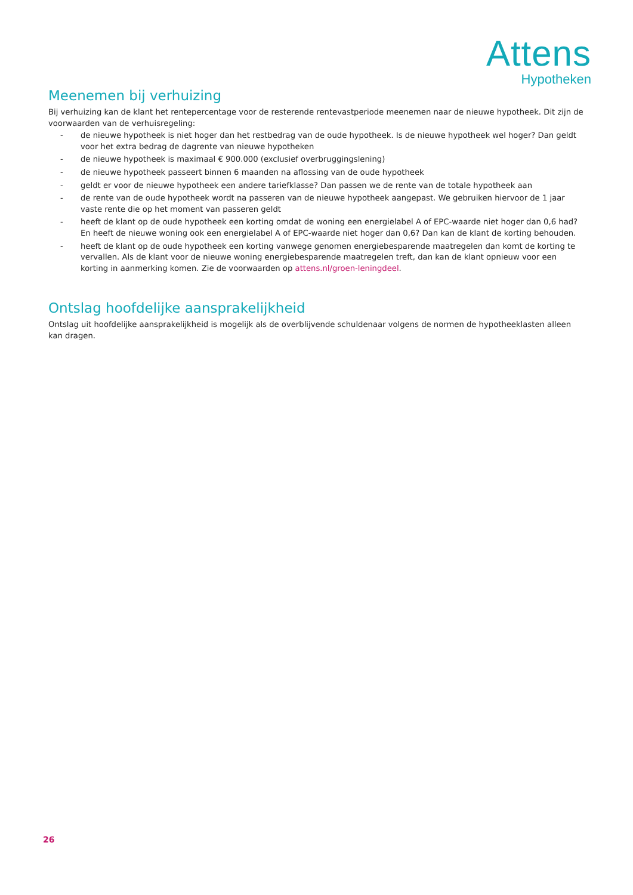Attens
Hypotheken
Meenemen bij verhuizing
Bij verhuizing kan de klant het rentepercentage voor de resterende rentevastperiode meenemen naar de nieuwe hypotheek. Dit zijn de voorwaarden van de verhuisregeling:
- de nieuwe hypotheek is niet hoger dan het restbedrag van de oude hypotheek. Is de nieuwe hypotheek wel hoger? Dan geldt voor het extra bedrag de dagrente van nieuwe hypotheken
- de nieuwe hypotheek is maximaal € 900.000 (exclusief overbruggingslening)
- de nieuwe hypotheek passeert binnen 6 maanden na aflossing van de oude hypotheek
- geldt er voor de nieuwe hypotheek een andere tariefklasse? Dan passen we de rente van de totale hypotheek aan
- de rente van de oude hypotheek wordt na passeren van de nieuwe hypotheek aangepast. We gebruiken hiervoor de 1 jaar vaste rente die op het moment van passeren geldt
- heeft de klant op de oude hypotheek een korting omdat de woning een energielabel A of EPC-waarde niet hoger dan 0,6 had? En heeft de nieuwe woning ook een energielabel A of EPC-waarde niet hoger dan 0,6? Dan kan de klant de korting behouden.
- heeft de klant op de oude hypotheek een korting vanwege genomen energiebesparende maatregelen dan komt de korting te vervallen. Als de klant voor de nieuwe woning energiebesparende maatregelen treft, dan kan de klant opnieuw voor een korting in aanmerking komen. Zie de voorwaarden op attens.nl/groen-leningdeel.
Ontslag hoofdelijke aansprakelijkheid
Ontslag uit hoofdelijke aansprakelijkheid is mogelijk als de overblijvende schuldenaar volgens de normen de hypotheeklasten alleen kan dragen.
26